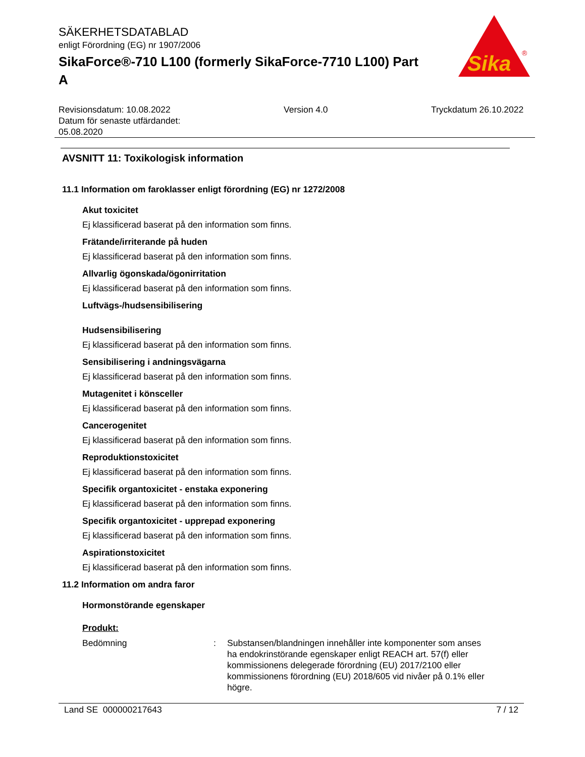Sika
®
SÄKERHETSDATABLAD
enligt Förordning (EG) nr 1907/2006
SikaForce®-710 L100 (formerly SikaForce-7710 L100) Part A
Revisionsdatum: 10.08.2022
Datum för senaste utfärdandet:
05.08.2020
Version 4.0 Tryckdatum 26.10.2022
AVSNITT 11: Toxikologisk information
11.1 Information om faroklasser enligt förordning (EG) nr 1272/2008
Akut toxicitet
Ej klassificerad baserat på den information som finns.
Frätande/irriterande på huden
Ej klassificerad baserat på den information som finns.
Allvarlig ögonskada/ögonirritation
Ej klassificerad baserat på den information som finns.
Luftvägs-/hudsensibilisering
Hudsensibilisering
Ej klassificerad baserat på den information som finns.
Sensibilisering i andningsvägarna
Ej klassificerad baserat på den information som finns.
Mutagenitet i könsceller
Ej klassificerad baserat på den information som finns.
Cancerogenitet
Ej klassificerad baserat på den information som finns.
Reproduktionstoxicitet
Ej klassificerad baserat på den information som finns.
Specifik organtoxicitet - enstaka exponering
Ej klassificerad baserat på den information som finns.
Specifik organtoxicitet - upprepad exponering
Ej klassificerad baserat på den information som finns.
Aspirationstoxicitet
Ej klassificerad baserat på den information som finns.
11.2 Information om andra faror
Hormonstörande egenskaper
Produkt:
Bedömning : Substansen/blandningen innehåller inte komponenter som anses ha endokrinstörande egenskaper enligt REACH art. 57(f) eller kommissionens delegerade förordning (EU) 2017/2100 eller kommissionens förordning (EU) 2018/605 vid nivåer på 0.1% eller högre.
Land SE 000000217643 7 / 12